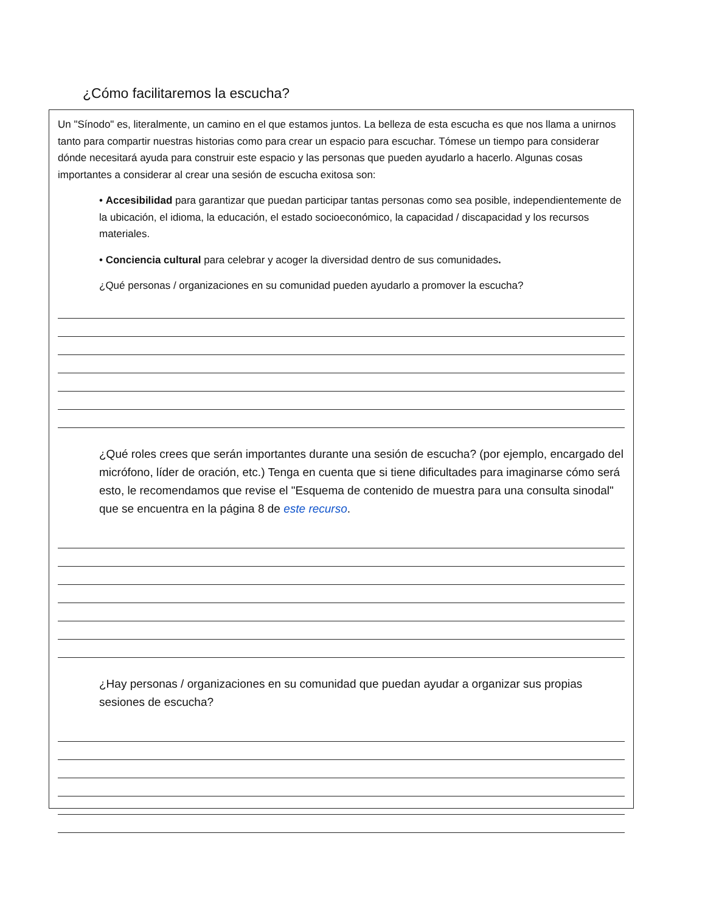¿Cómo facilitaremos la escucha?
Un "Sínodo" es, literalmente, un camino en el que estamos juntos. La belleza de esta escucha es que nos llama a unirnos tanto para compartir nuestras historias como para crear un espacio para escuchar. Tómese un tiempo para considerar dónde necesitará ayuda para construir este espacio y las personas que pueden ayudarlo a hacerlo. Algunas cosas importantes a considerar al crear una sesión de escucha exitosa son:
• Accesibilidad para garantizar que puedan participar tantas personas como sea posible, independientemente de la ubicación, el idioma, la educación, el estado socioeconómico, la capacidad / discapacidad y los recursos materiales.
• Conciencia cultural para celebrar y acoger la diversidad dentro de sus comunidades.
¿Qué personas / organizaciones en su comunidad pueden ayudarlo a promover la escucha?
¿Qué roles crees que serán importantes durante una sesión de escucha? (por ejemplo, encargado del micrófono, líder de oración, etc.) Tenga en cuenta que si tiene dificultades para imaginarse cómo será esto, le recomendamos que revise el "Esquema de contenido de muestra para una consulta sinodal" que se encuentra en la página 8 de este recurso.
¿Hay personas / organizaciones en su comunidad que puedan ayudar a organizar sus propias sesiones de escucha?